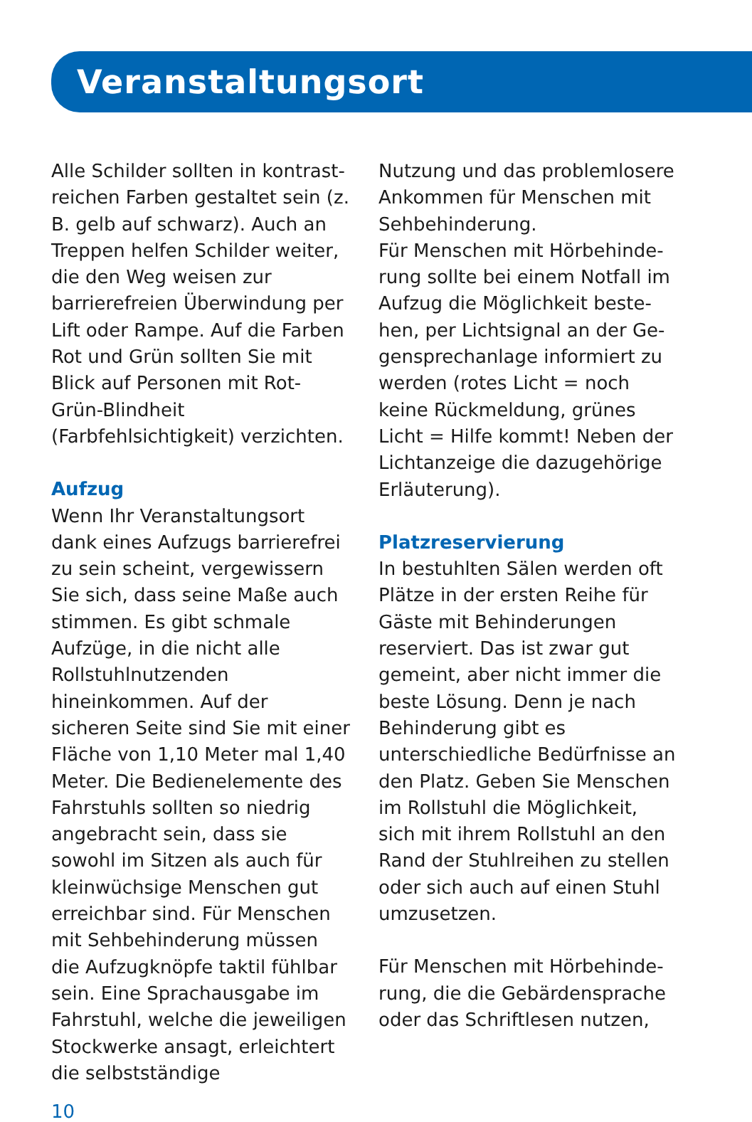Veranstaltungsort
Alle Schilder sollten in kontrast­reichen Farben gestaltet sein (z. B. gelb auf schwarz). Auch an Treppen helfen Schilder weiter, die den Weg weisen zur barriere­freien Überwindung per Lift oder Rampe. Auf die Farben Rot und Grün sollten Sie mit Blick auf Personen mit Rot-Grün-Blindheit (Farbfehlsichtigkeit) verzichten.
Aufzug
Wenn Ihr Veranstaltungsort dank eines Aufzugs barrierefrei zu sein scheint, vergewissern Sie sich, dass seine Maße auch stimmen. Es gibt schmale Aufzüge, in die nicht alle Rollstuhlnutzenden hineinkommen. Auf der sicheren Seite sind Sie mit einer Fläche von 1,10 Meter mal 1,40 Meter. Die Bedienelemente des Fahr­stuhls sollten so niedrig ange­bracht sein, dass sie sowohl im Sitzen als auch für kleinwüchsige Menschen gut erreichbar sind. Für Menschen mit Sehbehinde­rung müssen die Aufzugknöpfe taktil fühlbar sein. Eine Sprach­ausgabe im Fahrstuhl, welche die jeweiligen Stockwerke ansagt, erleichtert die selbstständige
Nutzung und das problemlosere Ankommen für Menschen mit Sehbehinderung.
Für Menschen mit Hörbehinde­rung sollte bei einem Notfall im Aufzug die Möglichkeit beste­hen, per Lichtsignal an der Ge­gensprechanlage informiert zu werden (rotes Licht = noch keine Rückmeldung, grünes Licht = Hilfe kommt! Neben der Licht­anzeige die dazugehörige Erläu­terung).
Platzreservierung
In bestuhlten Sälen werden oft Plätze in der ersten Reihe für Gäs­te mit Behinderungen reserviert. Das ist zwar gut gemeint, aber nicht immer die beste Lösung. Denn je nach Behinderung gibt es unterschiedliche Bedürfnisse an den Platz. Geben Sie Men­schen im Rollstuhl die Möglich­keit, sich mit ihrem Rollstuhl an den Rand der Stuhlreihen zu stellen oder sich auch auf einen Stuhl umzusetzen.
Für Menschen mit Hörbehinde­rung, die die Gebärdensprache oder das Schriftlesen nutzen,
10